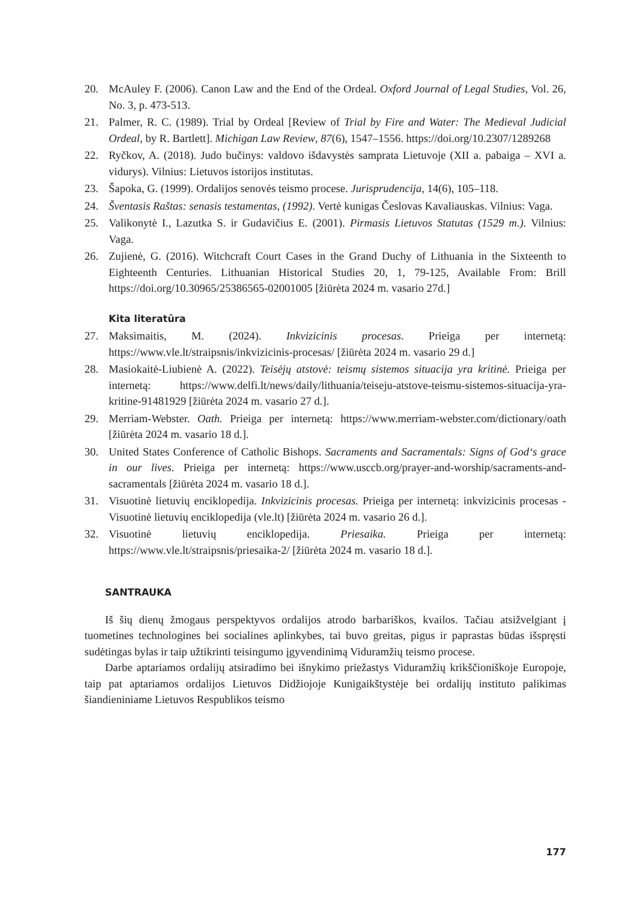20. McAuley F. (2006). Canon Law and the End of the Ordeal. Oxford Journal of Legal Studies, Vol. 26, No. 3, p. 473-513.
21. Palmer, R. C. (1989). Trial by Ordeal [Review of Trial by Fire and Water: The Medieval Judicial Ordeal, by R. Bartlett]. Michigan Law Review, 87(6), 1547–1556. https://doi.org/10.2307/1289268
22. Ryčkov, A. (2018). Judo bučinys: valdovo išdavystės samprata Lietuvoje (XII a. pabaiga – XVI a. vidurys). Vilnius: Lietuvos istorijos institutas.
23. Šapoka, G. (1999). Ordalijos senovės teismo procese. Jurisprudencija, 14(6), 105–118.
24. Šventasis Raštas: senasis testamentas, (1992). Vertė kunigas Česlovas Kavaliauskas. Vilnius: Vaga.
25. Valikonytė I., Lazutka S. ir Gudavičius E. (2001). Pirmasis Lietuvos Statutas (1529 m.). Vilnius: Vaga.
26. Zujienė, G. (2016). Witchcraft Court Cases in the Grand Duchy of Lithuania in the Sixteenth to Eighteenth Centuries. Lithuanian Historical Studies 20, 1, 79-125, Available From: Brill https://doi.org/10.30965/25386565-02001005 [žiūrėta 2024 m. vasario 27d.]
Kita literatūra
27. Maksimaitis, M. (2024). Inkvizicinis procesas. Prieiga per internetą: https://www.vle.lt/straipsnis/inkvizicinis-procesas/ [žiūrėta 2024 m. vasario 29 d.]
28. Masiokaitė-Liubienė A. (2022). Teisėjų atstovė: teismų sistemos situacija yra kritinė. Prieiga per internetą: https://www.delfi.lt/news/daily/lithuania/teiseju-atstove-teismu-sistemos-situacija-yra-kritine-91481929 [žiūrėta 2024 m. vasario 27 d.].
29. Merriam-Webster. Oath. Prieiga per internetą: https://www.merriam-webster.com/dictionary/oath [žiūrėta 2024 m. vasario 18 d.].
30. United States Conference of Catholic Bishops. Sacraments and Sacramentals: Signs of God‘s grace in our lives. Prieiga per internetą: https://www.usccb.org/prayer-and-worship/sacraments-and-sacramentals [žiūrėta 2024 m. vasario 18 d.].
31. Visuotinė lietuvių enciklopedija. Inkvizicinis procesas. Prieiga per internetą: inkvizicinis procesas - Visuotinė lietuvių enciklopedija (vle.lt) [žiūrėta 2024 m. vasario 26 d.].
32. Visuotinė lietuvių enciklopedija. Priesaika. Prieiga per internetą: https://www.vle.lt/straipsnis/priesaika-2/ [žiūrėta 2024 m. vasario 18 d.].
SANTRAUKA
Iš šių dienų žmogaus perspektyvos ordalijos atrodo barbariškos, kvailos. Tačiau atsižvelgiant į tuometines technologines bei socialines aplinkybes, tai buvo greitas, pigus ir paprastas būdas išspręsti sudėtingas bylas ir taip užtikrinti teisingumo įgyvendinimą Viduramžių teismo procese.
Darbe aptariamos ordalijų atsiradimo bei išnykimo priežastys Viduramžių krikščioniškoje Europoje, taip pat aptariamos ordalijos Lietuvos Didžiojoje Kunigaikštystėje bei ordalijų instituto palikimas šiandieniniame Lietuvos Respublikos teismo
177